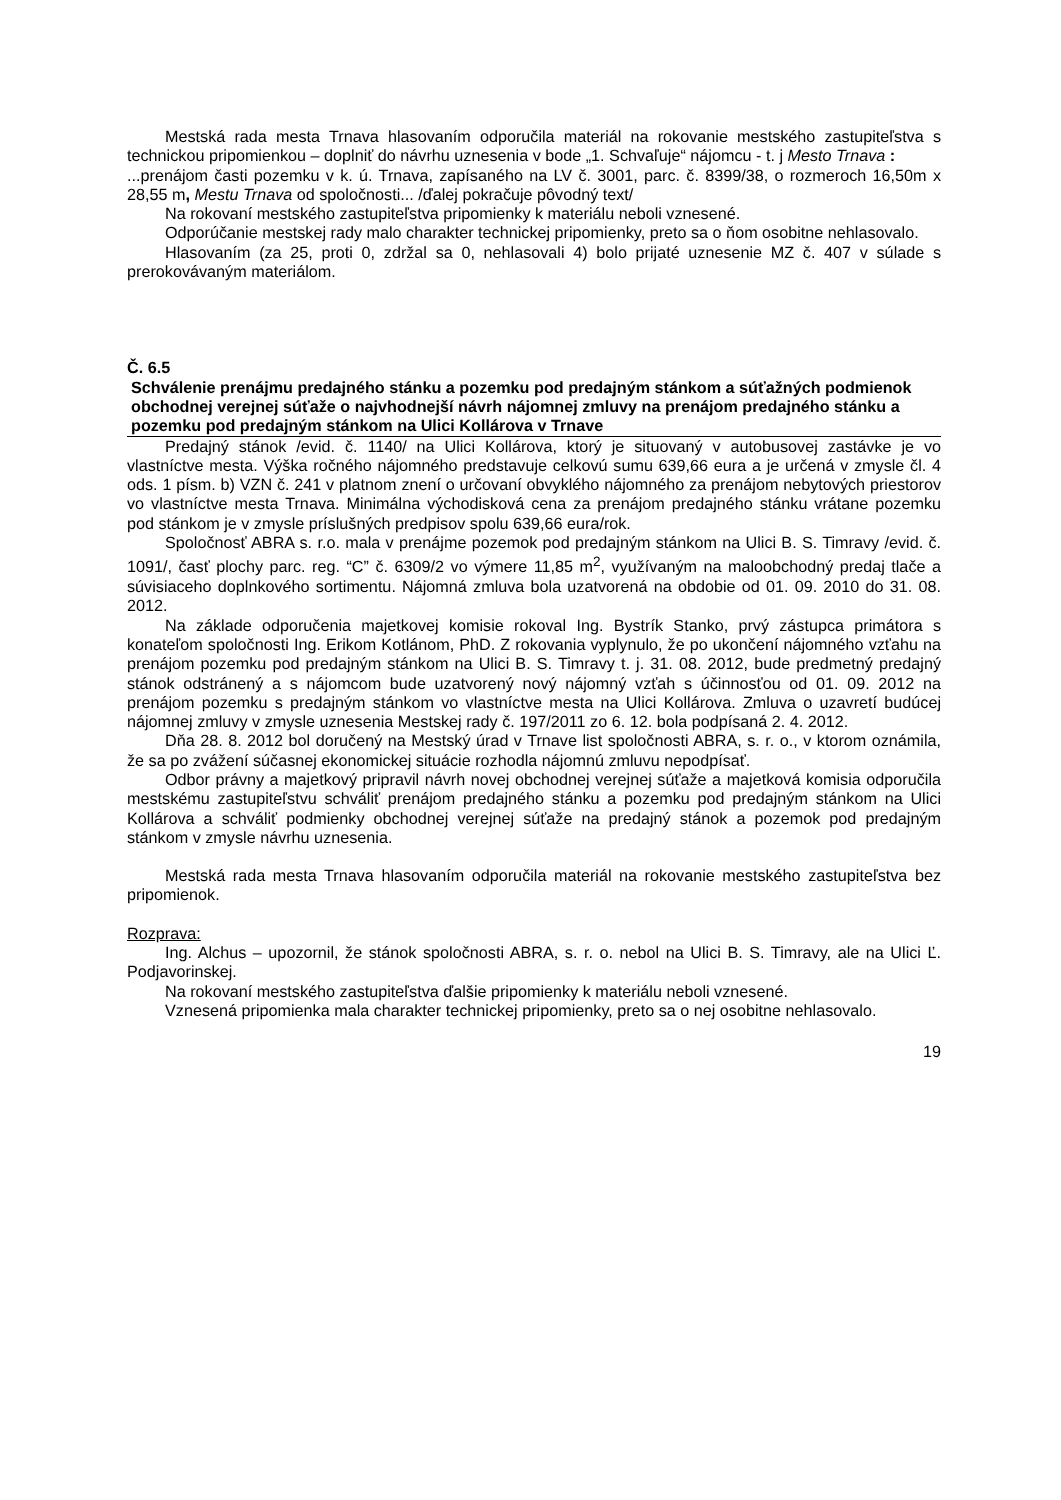Mestská rada mesta Trnava hlasovaním odporučila materiál na rokovanie mestského zastupiteľstva s technickou pripomienkou – doplniť do návrhu uznesenia v bode „1. Schvaľuje“ nájomcu - t. j Mesto Trnava :
...prenájom časti pozemku v k. ú. Trnava, zapísaného na LV č. 3001, parc. č. 8399/38, o rozmeroch 16,50m x 28,55 m, Mestu Trnava od spoločnosti... /ďalej pokračuje pôvodný text/
Na rokovaní mestského zastupiteľstva pripomienky k materiálu neboli vznesené.
Odporúčanie mestskej rady malo charakter technickej pripomienky, preto sa o ňom osobitne nehlasovalo.
Hlasovaním (za 25, proti 0, zdržal sa 0, nehlasovali 4) bolo prijaté uznesenie MZ č. 407 v súlade s prerokovávaným materiálom.
Č. 6.5
Schválenie prenájmu predajného stánku a pozemku pod predajným stánkom a súťažných podmienok obchodnej verejnej súťaže o najvhodnejší návrh nájomnej zmluvy na prenájom predajného stánku a pozemku pod predajným stánkom na Ulici Kollárova v Trnave
Predajný stánok /evid. č. 1140/ na Ulici Kollárova, ktorý je situovaný v autobusovej zastávke je vo vlastníctve mesta. Výška ročného nájomného predstavuje celkovú sumu 639,66 eura a je určená v zmysle čl. 4 ods. 1 písm. b) VZN č. 241 v platnom znení o určovaní obvyklého nájomného za prenájom nebytových priestorov vo vlastníctve mesta Trnava. Minimálna východisková cena za prenájom predajného stánku vrátane pozemku pod stánkom je v zmysle príslušných predpisov spolu 639,66 eura/rok.
Spoločnosť ABRA s. r.o. mala v prenájme pozemok pod predajným stánkom na Ulici B. S. Timravy /evid. č. 1091/, časť plochy parc. reg. “C” č. 6309/2 vo výmere 11,85 m<sup>2</sup>, využívaným na maloobchodný predaj tlače a súvisiaceho doplnkového sortimentu. Nájomná zmluva bola uzatvorená na obdobie od 01. 09. 2010 do 31. 08. 2012.
Na základe odporučenia majetkovej komisie rokoval Ing. Bystrík Stanko, prvý zástupca primátora s konateľom spoločnosti Ing. Erikom Kotlánom, PhD. Z rokovania vyplynulo, že po ukončení nájomného vzťahu na prenájom pozemku pod predajným stánkom na Ulici B. S. Timravy t. j. 31. 08. 2012, bude predmetný predajný stánok odstránený a s nájomcom bude uzatvorený nový nájomný vzťah s účinnosťou od 01. 09. 2012 na prenájom pozemku s predajným stánkom vo vlastníctve mesta na Ulici Kollárova. Zmluva o uzavretí budúcej nájomnej zmluvy v zmysle uznesenia Mestskej rady č. 197/2011 zo 6. 12. bola podpísaná 2. 4. 2012.
Dňa 28. 8. 2012 bol doručený na Mestský úrad v Trnave list spoločnosti ABRA, s. r. o., v ktorom oznámila, že sa po zvážení súčasnej ekonomickej situácie rozhodla nájomnú zmluvu nepodpísať.
Odbor právny a majetkový pripravil návrh novej obchodnej verejnej súťaže a majetková komisia odporučila mestskému zastupiteľstvu schváliť prenájom predajného stánku a pozemku pod predajným stánkom na Ulici Kollárova a schváliť podmienky obchodnej verejnej súťaže na predajný stánok a pozemok pod predajným stánkom v zmysle návrhu uznesenia.
Mestská rada mesta Trnava hlasovaním odporučila materiál na rokovanie mestského zastupiteľstva bez pripomienok.
Rozprava:
Ing. Alchus – upozornil, že stánok spoločnosti ABRA, s. r. o. nebol na Ulici B. S. Timravy, ale na Ulici Ľ. Podjavorinskej.
Na rokovaní mestského zastupiteľstva ďalšie pripomienky k materiálu neboli vznesené.
Vznesená pripomienka mala charakter technickej pripomienky, preto sa o nej osobitne nehlasovalo.
19